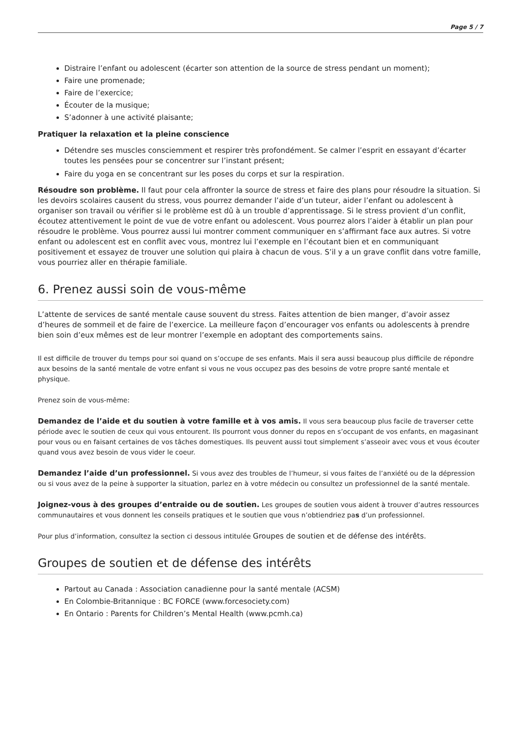Page 5 / 7
Distraire l’enfant ou adolescent (écarter son attention de la source de stress pendant un moment);
Faire une promenade;
Faire de l’exercice;
Écouter de la musique;
S’adonner à une activité plaisante;
Pratiquer la relaxation et la pleine conscience
Détendre ses muscles consciemment et respirer très profondément. Se calmer l’esprit en essayant d’écarter toutes les pensées pour se concentrer sur l’instant présent;
Faire du yoga en se concentrant sur les poses du corps et sur la respiration.
Résoudre son problème. Il faut pour cela affronter la source de stress et faire des plans pour résoudre la situation. Si les devoirs scolaires causent du stress, vous pourrez demander l’aide d’un tuteur, aider l’enfant ou adolescent à organiser son travail ou vérifier si le problème est dû à un trouble d’apprentissage. Si le stress provient d’un conflit, écoutez attentivement le point de vue de votre enfant ou adolescent. Vous pourrez alors l’aider à établir un plan pour résoudre le problème. Vous pourrez aussi lui montrer comment communiquer en s’affirmant face aux autres. Si votre enfant ou adolescent est en conflit avec vous, montrez lui l’exemple en l’écoutant bien et en communiquant positivement et essayez de trouver une solution qui plaira à chacun de vous. S’il y a un grave conflit dans votre famille, vous pourriez aller en thérapie familiale.
6. Prenez aussi soin de vous-même
L’attente de services de santé mentale cause souvent du stress. Faites attention de bien manger, d’avoir assez d’heures de sommeil et de faire de l’exercice. La meilleure façon d’encourager vos enfants ou adolescents à prendre bien soin d’eux mêmes est de leur montrer l’exemple en adoptant des comportements sains.
Il est difficile de trouver du temps pour soi quand on s’occupe de ses enfants. Mais il sera aussi beaucoup plus difficile de répondre aux besoins de la santé mentale de votre enfant si vous ne vous occupez pas des besoins de votre propre santé mentale et physique.
Prenez soin de vous-même:
Demandez de l’aide et du soutien à votre famille et à vos amis. Il vous sera beaucoup plus facile de traverser cette période avec le soutien de ceux qui vous entourent. Ils pourront vous donner du repos en s’occupant de vos enfants, en magasinant pour vous ou en faisant certaines de vos tâches domestiques. Ils peuvent aussi tout simplement s’asseoir avec vous et vous écouter quand vous avez besoin de vous vider le coeur.
Demandez l’aide d’un professionnel. Si vous avez des troubles de l’humeur, si vous faites de l’anxiété ou de la dépression ou si vous avez de la peine à supporter la situation, parlez en à votre médecin ou consultez un professionnel de la santé mentale.
Joignez-vous à des groupes d’entraide ou de soutien. Les groupes de soutien vous aident à trouver d’autres ressources communautaires et vous donnent les conseils pratiques et le soutien que vous n’obtiendriez pas d’un professionnel.
Pour plus d’information, consultez la section ci dessous intitulée Groupes de soutien et de défense des intérêts.
Groupes de soutien et de défense des intérêts
Partout au Canada : Association canadienne pour la santé mentale (ACSM)
En Colombie-Britannique : BC FORCE (www.forcesociety.com)
En Ontario : Parents for Children’s Mental Health (www.pcmh.ca)